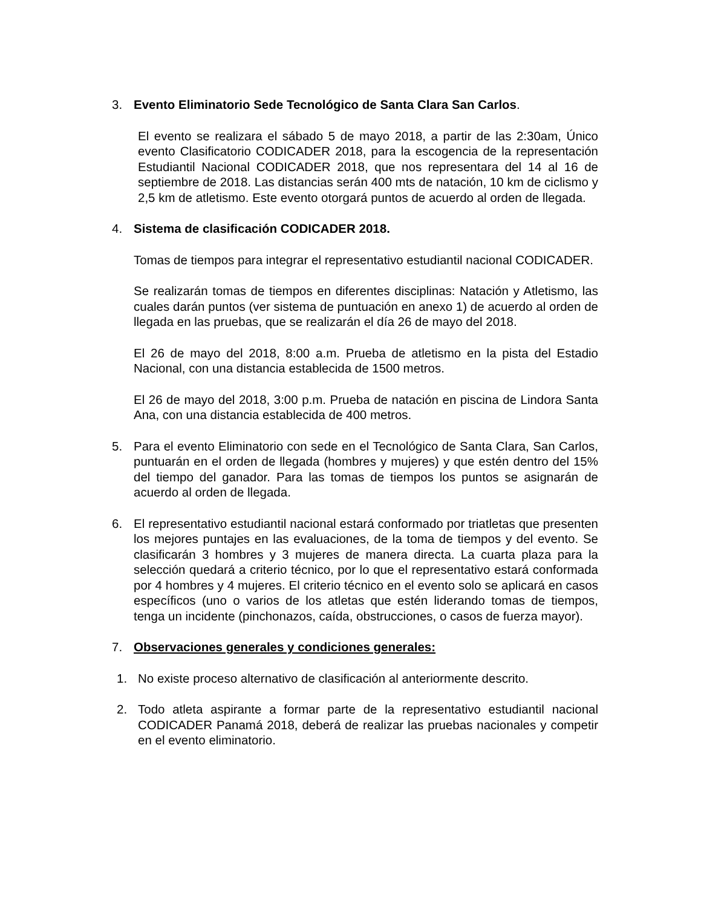3. Evento Eliminatorio Sede Tecnológico de Santa Clara San Carlos.
El evento se realizara el sábado 5 de mayo 2018, a partir de las 2:30am, Único evento Clasificatorio CODICADER 2018, para la escogencia de la representación Estudiantil Nacional CODICADER 2018, que nos representara del 14 al 16 de septiembre de 2018. Las distancias serán 400 mts de natación, 10 km de ciclismo y 2,5 km de atletismo. Este evento otorgará puntos de acuerdo al orden de llegada.
4. Sistema de clasificación CODICADER 2018.
Tomas de tiempos para integrar el representativo estudiantil nacional CODICADER.
Se realizarán tomas de tiempos en diferentes disciplinas: Natación y Atletismo, las cuales darán puntos (ver sistema de puntuación en anexo 1) de acuerdo al orden de llegada en las pruebas, que se realizarán el día 26 de mayo del 2018.
El 26 de mayo del 2018, 8:00 a.m. Prueba de atletismo en la pista del Estadio Nacional, con una distancia establecida de 1500 metros.
El 26 de mayo del 2018, 3:00 p.m. Prueba de natación en piscina de Lindora Santa Ana, con una distancia establecida de 400 metros.
5. Para el evento Eliminatorio con sede en el Tecnológico de Santa Clara, San Carlos, puntuarán en el orden de llegada (hombres y mujeres) y que estén dentro del 15% del tiempo del ganador. Para las tomas de tiempos los puntos se asignarán de acuerdo al orden de llegada.
6. El representativo estudiantil nacional estará conformado por triatletas que presenten los mejores puntajes en las evaluaciones, de la toma de tiempos y del evento. Se clasificarán 3 hombres y 3 mujeres de manera directa. La cuarta plaza para la selección quedará a criterio técnico, por lo que el representativo estará conformada por 4 hombres y 4 mujeres. El criterio técnico en el evento solo se aplicará en casos específicos (uno o varios de los atletas que estén liderando tomas de tiempos, tenga un incidente (pinchonazos, caída, obstrucciones, o casos de fuerza mayor).
7. Observaciones generales y condiciones generales:
1. No existe proceso alternativo de clasificación al anteriormente descrito.
2. Todo atleta aspirante a formar parte de la representativo estudiantil nacional CODICADER Panamá 2018, deberá de realizar las pruebas nacionales y competir en el evento eliminatorio.